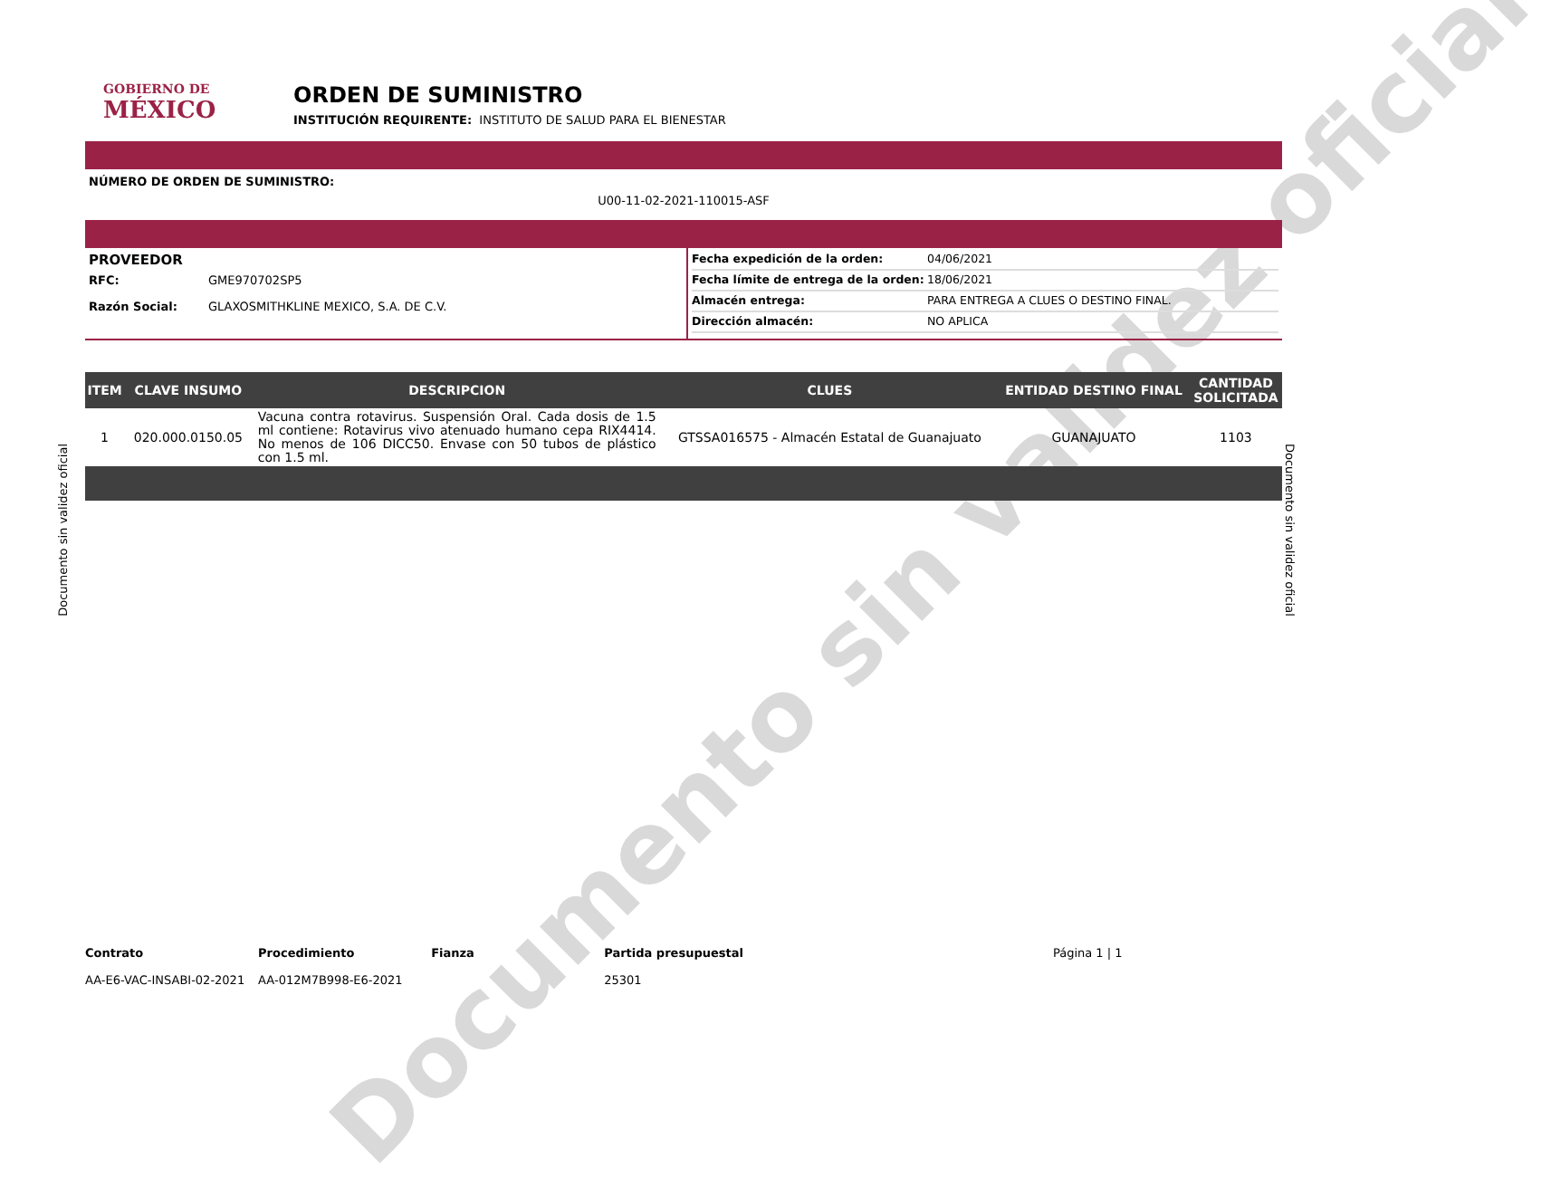Documento sin validez oficial
Documento sin validez oficial
Documento sin validez oficial
GOBIERNO DE
MÉXICO
ORDEN DE SUMINISTRO
INSTITUCIÓN REQUIRENTE: INSTITUTO DE SALUD PARA EL BIENESTAR
NÚMERO DE ORDEN DE SUMINISTRO:
U00-11-02-2021-110015-ASF
PROVEEDOR
RFC: GME970702SP5
Razón Social: GLAXOSMITHKLINE MEXICO, S.A. DE C.V.
Fecha expedición de la orden: 04/06/2021
Fecha límite de entrega de la orden: 18/06/2021
Almacén entrega: PARA ENTREGA A CLUES O DESTINO FINAL.
Dirección almacén: NO APLICA
| ITEM | CLAVE INSUMO | DESCRIPCION | CLUES | ENTIDAD DESTINO FINAL | CANTIDAD SOLICITADA |
| --- | --- | --- | --- | --- | --- |
| 1 | 020.000.0150.05 | Vacuna contra rotavirus. Suspensión Oral. Cada dosis de 1.5 ml contiene: Rotavirus vivo atenuado humano cepa RIX4414. No menos de 106 DICC50. Envase con 50 tubos de plástico con 1.5 ml. | GTSSA016575 - Almacén Estatal de Guanajuato | GUANAJUATO | 1103 |
Contrato
AA-E6-VAC-INSABI-02-2021
Procedimiento
AA-012M7B998-E6-2021
Fianza Partida presupuestal
25301
Página 1 | 1